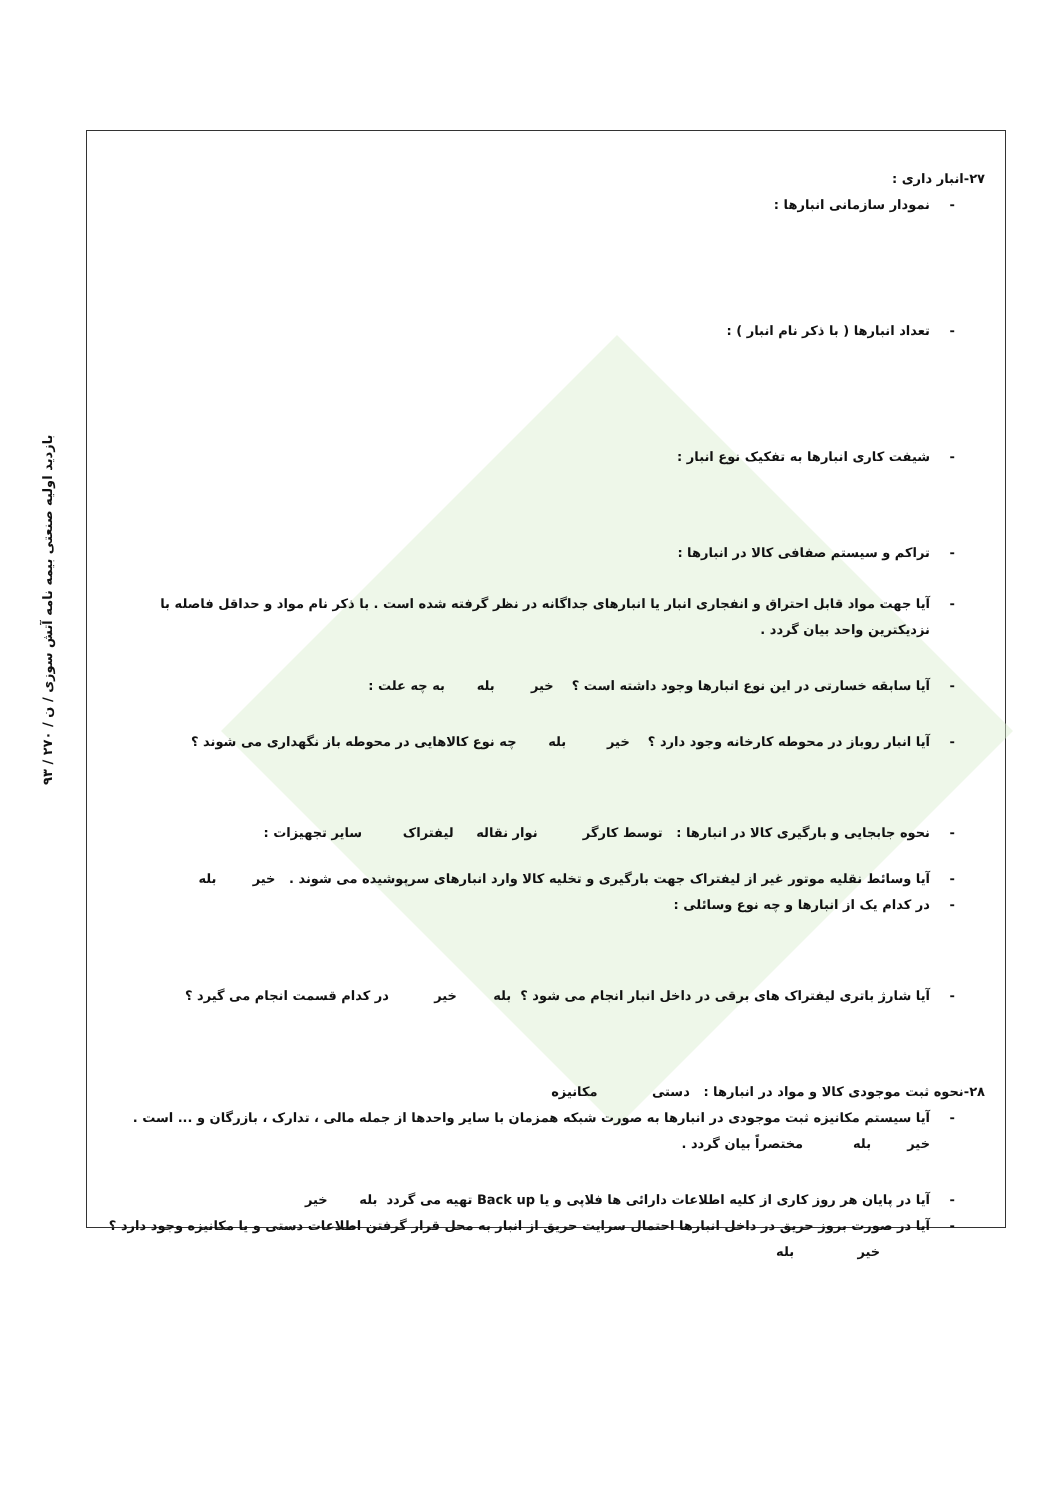۹۳ / بازدید اولیه صنعتی بیمه نامه آتش سوزی / ن / ۲۷۰
۲۷-انبار داری :
- نمودار سازمانی انبارها :
- تعداد انبارها ( با ذکر نام انبار ) :
- شیفت کاری انبارها به تفکیک نوع انبار :
- تراکم و سیستم صفافی کالا در انبارها :
- آیا جهت مواد قابل احتراق و انفجاری انبار یا انبارهای جداگانه در نظر گرفته شده است . با ذکر نام مواد و حداقل فاصله با نزدیکترین واحد بیان گردد .
- آیا سابقه خسارتی در این نوع انبارها وجود داشته است ؟ خیر بله به چه علت :
- آیا انبار روباز در محوطه کارخانه وجود دارد ؟ خیر بله چه نوع کالاهایی در محوطه باز نگهداری می شوند ؟
- نحوه جابجایی و بارگیری کالا در انبارها : توسط کارگر نوار نقاله لیفتراک سایر تجهیزات :
- آیا وسائط نقلیه موتور غیر از لیفتراک جهت بارگیری و تخلیه کالا وارد انبارهای سرپوشیده می شوند . خیر بله
- در کدام یک از انبارها و چه نوع وسائلی :
- آیا شارژ باتری لیفتراک های برقی در داخل انبار انجام می شود ؟ بله خیر در کدام قسمت انجام می گیرد ؟
۲۸-نحوه ثبت موجودی کالا و مواد در انبارها : دستی مکانیزه
- آیا سیستم مکانیزه ثبت موجودی در انبارها به صورت شبکه همزمان با سایر واحدها از جمله مالی ، تدارک ، بازرگان و ... است . خیر بله مختصراً بیان گردد .
- آیا در پایان هر روز کاری از کلیه اطلاعات دارائی ها فلاپی و یا Back up تهیه می گردد بله خیر
- آیا در صورت بروز حریق در داخل انبارها احتمال سرایت حریق از انبار به محل قرار گرفتن اطلاعات دستی و یا مکانیزه وجود دارد ؟ خیر بله